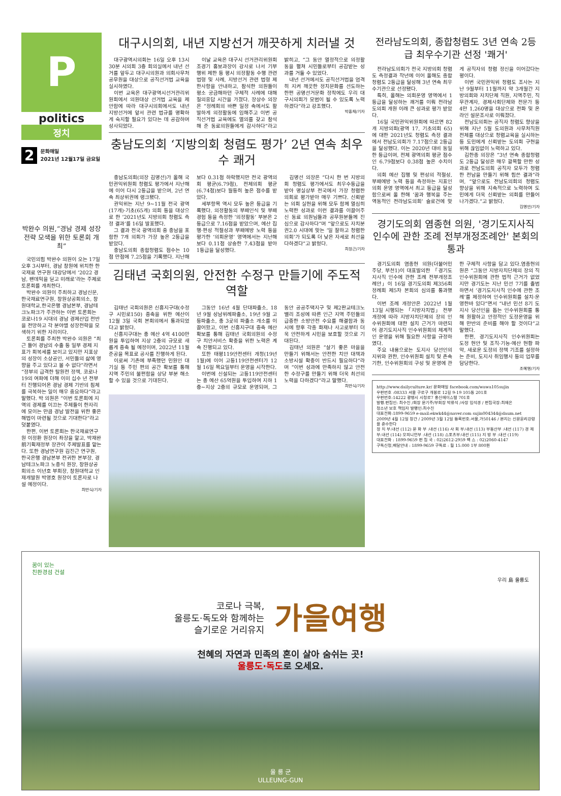P
politics
정치
2 문화매일
2021년 12월17일 금요일
박완수 의원,“경남 경제 성장 전략 모색을 위한 토론회 개최”
국민의힘 박완수 의원이 오는 17일 오후 3시부터, 경남 창원에 위치한 한국재료 연구원 대강당에서 ‘2022 경남, 팬데믹을 딛고 미래로’라는 주제로 토론회를 개최한다.
박완수 의원이 주최하고 경남신문, 한국재료연구원, 창원상공회의소, 창원대학교,한국은행 경남본부, 경남테크노파크가 주관하는 이번 토론회는 코로나19 시대의 경남 경제산업 전반을 전망하고 각 분야별 성장전략을 모색하기 위한 자리이다.
토론회를 주최한 박완수 의원은 “최근 들어 경남의 수출 등 일부 경제 지표가 회복세를 보이고 있지만 지표상의 성장이 소상공인, 서민들의 삶에 영향을 주고 있다고 볼 수 없다”라면서 “정부의 급격한 탈원전 정책, 코로나19의 여파에 더해 이미 십수 년 전부터 진행되어온 경남 경제 기반의 침체를 극복하는 일이 매우 중요하다”라고 말했다. 박 의원은 “이번 토론회에 지역의 경제를 이끄는 주체들이 한자리에 모이는 만큼 경남 발전을 위한 좋은 해법이 마련될 것으로 기대한다”라고 덧붙였다.
한편, 이번 토론회는 한국재료연구원 이정환 원장이 좌장을 맡고, 박재완 前기획재정부 장관이 주제발표를 맡는다. 또한 경남연구원 김진근 연구원, 한국은행 경남본부 전귀한 본부장, 경남테크노파크 노충식 원장, 창원상공회의소 이년호 부회장, 창원대학교 인재개발원 박영호 원장이 토론자로 나설 예정이다.
최만식/기자
대구시의회, 내년 지방선거 깨끗하게 치러낼 것
대구광역시의회는 16일 오후 13시30분 시의회 3층 회의실에서 내년 선거를 앞두고 대구시의원과 의회사무처 공무원을 대상으로 공직선거법 교육을 실시하였다.
이번 교육은 대구광역시선거관리위원회에서 의원대상 선거법 교육을 제안함에 따라 대구시의회에서도 내년 지방선거에 앞서 관련 법규를 명확하게 숙지할 필요가 있다는 데 공감하며 성사되었다.
이날 교육은 대구시 선거관리위원회 조경기 홍보과장이 강사로 나서 기부행위 제한 등 평시 의정활동 수행 관련 법령 및 사례, 지방선거 관련 법령 제한사항을 안내하고, 참석한 의원들이 평소 궁금해하던 구체적 사례에 대해 질의응답 시간을 가졌다. 장상수 의장은 “정례회의 바쁜 일정 속에서도 활발하게 의정활동에 임해주고 이번 공직선거법 교육에도 열의를 갖고 참석해 준 동료의원들에게 감사하다”라고 밝히고, “그 동안 열정적으로 의정활동을 펼쳐 시민들로부터 공감받는 성과를 거둘 수 있었다.
내년 선거에서도 공직선거법을 엄격히 지켜 깨끗한 정치문화를 선도하는 한편 공명선거문화 정착에도 우리 대구시의회가 모범이 될 수 있도록 노력하겠다”라고 강조했다.
박종채/기자
충남도의회 ‘지방의회 청렴도 평가’ 2년 연속 최우수 쾌거
충남도의회(의장 김명선)가 올해 국민권익위원회 청렴도 평가에서 지난해에 이어 다시 2등급을 받으며, 2년 연속 최상위권에 랭크됐다.
권익위는 지난 9~11월 전국 광역(17개)·기초(65개) 의회 등을 대상으로 한 ‘2021년도 지방의회 청렴도 측정 결과’를 16일 발표했다.
그 결과 전국 광역의회 중 충남을 포함한 7개 의회가 가장 높은 2등급을 받았다.
충남도의회 종합청렴도 점수는 10점 만점에 7.25점을 기록했다. 지난해보다 0.31점 하락했지만 전국 광역의회 평균(6.79점), 전체의회 평균(6.74점)보다 월등히 높은 점수를 받았다.
세부항목 역시 모두 높은 등급을 기록했다. 의정활동의 부패인식 및 부패경험 등을 측정한 ‘의정활동’ 부분은 2등급으로 7.16점을 받았으며, 예산 집행·편성 적절성과 부패예방 노력 등을 평가한 ‘의회운영’ 영역에서는 지난해보다 0.11점 상승한 7.43점을 받아 1등급을 달성했다.
김명선 의장은 “다시 한 번 지방의회 청렴도 평가에서도 최우수등급을 받아 명실상부 전국에서 가장 청렴한 의회로 평가받아 매우 기쁘다. 신뢰받는 의회 실현을 위해 모두 함께 열심히 노력한 성과로 이런 결과를 이끌어주신 동료 의원님들과 공무원분들께 진심으로 감사하다”며 “앞으로도 자치분권2.0 시대에 맞는 ‘일 잘하고 청렴한 의회’가 되도록 더 낮은 자세로 최선을 다하겠다”고 밝혔다.
최정근/기자
김태년 국회의원, 안전한 수정구 만들기에 주도적 역할
김태년 국회의원은 신흥지구대(수정구 시민로150) 증축을 위한 예산이 12월 3일 국회 본회의에서 통과되었다고 밝혔다.
신흥지구대는 총 예산 4억 4100만원을 투입하여 지상 2층의 규모로 새롭게 증축 될 예정이며, 2022년 11월 준공을 목표로 공사를 진행하게 된다.
이로써 기존에 부족했던 민원인 대기실 등 주민 편의 공간 확보를 통해 지역 주민의 불편함을 상당 부분 해소할 수 있을 것으로 기대된다.
그동안 16년 4월 단대파출소, 18년 9월 성남위례파출소, 19년 9월 고등파출소, 총 3곳의 파출소 개소를 이끌어왔고, 이번 신흥지구대 증축 예산 확보를 통해 김태년 국회의원의 수정구 치안서비스 확충을 위한 노력은 계속 진행되고 있다.
또한 태평119안전센터 개청(19년 1월)에 이어 고등119안전센터가 12월 16일 목요일부터 운영을 시작한다.
이번에 신설되는 고등119안전센터는 총 예산 65억원을 투입하여 지하 1층~지상 2층의 규모로 운영되며, 그동안 공공주택지구 및 제2판교테크노밸리 조성에 따른 인근 지역 주민들의 급증한 소방안전 수요를 해결함과 동시에 향후 각종 화재나 사고로부터 더욱 안전하게 시민을 보호할 것으로 기대된다.
김태년 의원은 “살기 좋은 마을을 만들기 위해서는 안전한 치안 대책과 소방시설 확충이 반드시 필요하다”라며 “이번 성과에 만족하지 않고 안전한 수정구를 만들기 위해 더욱 최선의 노력을 다하겠다”라고 말했다.
최만식/기자
전라남도의회, 종합청렴도 3년 연속 2등급 최우수기관 선정 '쾌거'
전라남도의회가 전국 지방의회 청렴도 측정결과 작년에 이어 올해도 종합청렴도 2등급을 달성해 3년 연속 최우수기관으로 선정됐다.
특히, 올해는 의회운영 영역에서 1등급을 달성하는 쾌거를 이뤄 전라남도의회 개원 이래 큰 성과로 평가 받았다.
16일 국민권익위원회에 따르면 82개 지방의회(광역 17, 기초의회 65)에 대한 2021년도 청렴도 측정 결과에서 전남도의회가 7.17점으로 2등급을 달성했다. 이는 2020년 대비 동일한 등급이며, 전체 광역의회 평균 점수인 6.79점보다 0.38점 높은 수치이다.
의회 예산 집행 및 편성의 적절성, 부패예방 노력 등을 측정하는 지표인 의회 운영 영역에서 최고 등급을 달성함으로써 올 한해 ‘꿈과 행복을 주는 역동적인 전라남도의회’ 슬로건에 맞게 공직자의 청렴 정신을 이어갔다는 평이다.
이번 국민권익위 청렴도 조사는 지난 9월부터 11월까지 약 3개월간 지방의회와 자치단체 직원, 지역주민, 직무관계자, 경제사회단체와 전문가 등 4만 1,260명을 대상으로 전화 및 온라인 설문조사로 이뤄졌다.
전남도의회는 공직자 청렴도 향상을 위해 지난 5월 도의원과 사무처직원 전체를 대상으로 청렴교육을 실시하는 등 도민에게 신뢰받는 도의회 구현을 위해 끊임없이 노력하고 있다.
김한종 의장은 “3년 연속 종합청렴도 2등급 달성은 매우 괄목할 만한 성과로 전남도의회 공직자 모두가 청렴한 전남을 만들기 위해 힘쓴 결과”라며, “앞으로도 전남도의회의 청렴도 향상을 위해 지속적으로 노력하여 도민에게 더욱 신뢰받는 의회를 만들어 나가겠다.”고 밝혔다.
김영안/기자
경기도의회 염종현 의원, '경기도지사직 인수에 관한 조례 전부개정조례안' 본회의 통과
경기도의회 염종현 의원(더불어민주당, 부천1)이 대표발의한 「경기도지사직 인수에 관한 조례 전부개정조례안」이 16일 경기도의회 제356회 정례회 제5차 본회의 심의를 통과했다.
이번 조례 개정안은 2022년 1월 13일 시행되는 「지방자치법」 전부개정에 따라 지방자치단체의 장의 인수위원회에 대한 설치 근거가 마련되어 경기도지사직 인수위원회의 체계적인 운영을 위해 필요한 사항을 규정하였다.
주요 내용으로는 도지사 당선인의 지위와 권한, 인수위원회 설치 및 존속기한, 인수위원회의 구성 및 운영에 관한 구체적 사항을 담고 있다.염종현의원은 “그동안 지방자치단체의 장의 직 인수위원회에 관한 법적 근거가 없었지만 경기도는 지난 민선 7기를 출범하면서 ‘경기도지사직 인수에 관한 조례’를 제정하여 인수위원회를 설치·운영한바 있다”면서 “내년 민선 8기 도지사 당선인을 돕는 인수위원회를 통해 원활하고 안정적인 도정운영을 위해 만반의 준비를 해야 할 것이다”고 말했다.
한편, 경기도지사직 인수위원회는 도정 현안 및 조직·기능·예산 현황 파악, 새로운 도정의 정책 기조를 설정하는 준비, 도지사 취임행사 등의 업무를 담당한다.
조혜영/기자
http://www.dailyculture.kr/ 문화매일 facebook.com/wawa105sujin
우편번호 :08333 서울 구로구 개봉로 12길 9-19 105동 201호
우편번호:14222 광명시 시청로7 홍신에이스텔 701호
발행.편집인: 최수진 /회장 문기주/부회장 박류석 /사장 임석경 / 편집국장:최재은
청소년 보호 책임자 발행인:최수진
대표전화:1899-9659 e-mail:ekwk44@naver.com sujin004344@daum.net
2009년 4월 12일 창간 / 2009년 3월 12일 등록번호:서울,가50146 / 본지는 신문윤리강령을 준수한다
정 치 부:내선 (112) 문 화 부 :내선 (116) 사 회 부:내선 (113) 부동산부 :내선 (117) 경 제 부:내선 (114) 오피니언부 :내선 (118) 스포츠부:내선 (115) 지 방 부 :내선 (119)
대표전화 : 1899-9659 편 집 국 : 02)2612-2959 팩 스 : 02)2060-4147
구독신청,배달안내 : 1899-9659 구독료 : 월 15.000 1부 800원
꿈이 있는
친환경섬 건설
우리 島 울릉도
코로나 극복,
울릉도·독도와 함께하는
슬기로운 거리유지
가을여행
천혜의 자연과 민족의 혼이 살아 숨쉬는 곳!
울릉도·독도로 오세요.
울 릉 군
ULLEUNG-GUN